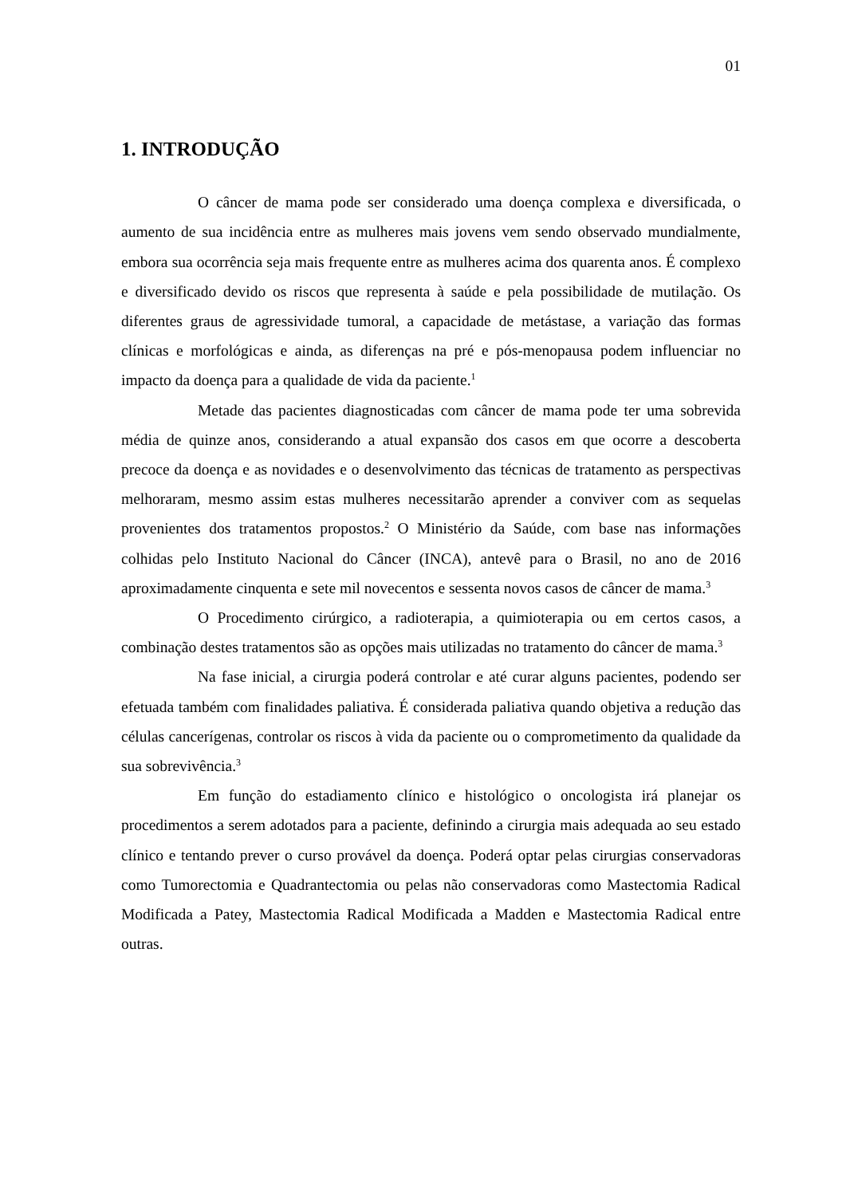01
1. INTRODUÇÃO
O câncer de mama pode ser considerado uma doença complexa e diversificada, o aumento de sua incidência entre as mulheres mais jovens vem sendo observado mundialmente, embora sua ocorrência seja mais frequente entre as mulheres acima dos quarenta anos. É complexo e diversificado devido os riscos que representa à saúde e pela possibilidade de mutilação. Os diferentes graus de agressividade tumoral, a capacidade de metástase, a variação das formas clínicas e morfológicas e ainda, as diferenças na pré e pós-menopausa podem influenciar no impacto da doença para a qualidade de vida da paciente.<sup>1</sup>
Metade das pacientes diagnosticadas com câncer de mama pode ter uma sobrevida média de quinze anos, considerando a atual expansão dos casos em que ocorre a descoberta precoce da doença e as novidades e o desenvolvimento das técnicas de tratamento as perspectivas melhoraram, mesmo assim estas mulheres necessitarão aprender a conviver com as sequelas provenientes dos tratamentos propostos.<sup>2</sup> O Ministério da Saúde, com base nas informações colhidas pelo Instituto Nacional do Câncer (INCA), antevê para o Brasil, no ano de 2016 aproximadamente cinquenta e sete mil novecentos e sessenta novos casos de câncer de mama.<sup>3</sup>
O Procedimento cirúrgico, a radioterapia, a quimioterapia ou em certos casos, a combinação destes tratamentos são as opções mais utilizadas no tratamento do câncer de mama.<sup>3</sup>
Na fase inicial, a cirurgia poderá controlar e até curar alguns pacientes, podendo ser efetuada também com finalidades paliativa. É considerada paliativa quando objetiva a redução das células cancerígenas, controlar os riscos à vida da paciente ou o comprometimento da qualidade da sua sobrevivência.<sup>3</sup>
Em função do estadiamento clínico e histológico o oncologista irá planejar os procedimentos a serem adotados para a paciente, definindo a cirurgia mais adequada ao seu estado clínico e tentando prever o curso provável da doença. Poderá optar pelas cirurgias conservadoras como Tumorectomia e Quadrantectomia ou pelas não conservadoras como Mastectomia Radical Modificada a Patey, Mastectomia Radical Modificada a Madden e Mastectomia Radical entre outras.